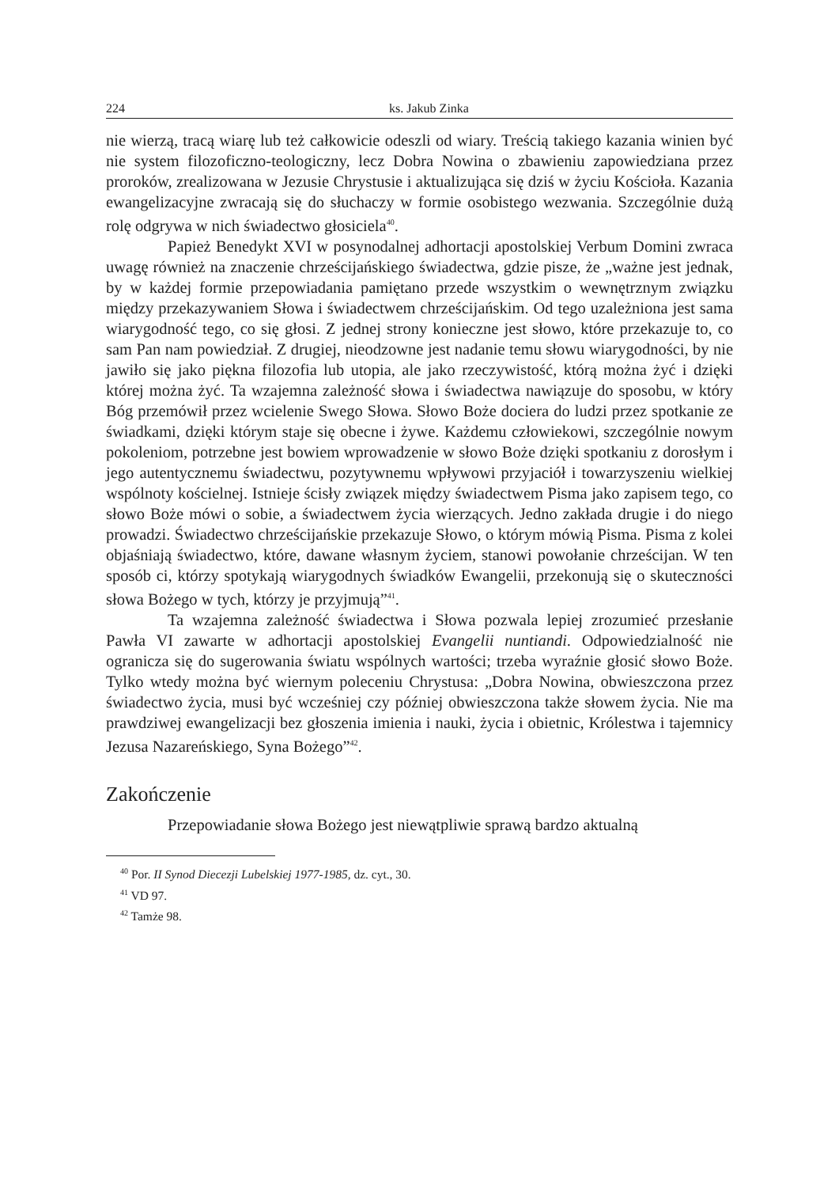224 ks. Jakub Zinka
nie wierzą, tracą wiarę lub też całkowicie odeszli od wiary. Treścią takiego kazania winien być nie system filozoficzno-teologiczny, lecz Dobra Nowina o zbawieniu zapowiedziana przez proroków, zrealizowana w Jezusie Chrystusie i aktualizująca się dziś w życiu Kościoła. Kazania ewangelizacyjne zwracają się do słuchaczy w formie osobistego wezwania. Szczególnie dużą rolę odgrywa w nich świadectwo głosiciela<sup>40</sup>.
Papież Benedykt XVI w posynodalnej adhortacji apostolskiej Verbum Domini zwraca uwagę również na znaczenie chrześcijańskiego świadectwa, gdzie pisze, że „ważne jest jednak, by w każdej formie przepowiadania pamiętano przede wszystkim o wewnętrznym związku między przekazywaniem Słowa i świadectwem chrześcijańskim. Od tego uzależniona jest sama wiarygodność tego, co się głosi. Z jednej strony konieczne jest słowo, które przekazuje to, co sam Pan nam powiedział. Z drugiej, nieodzowne jest nadanie temu słowu wiarygodności, by nie jawiło się jako piękna filozofia lub utopia, ale jako rzeczywistość, którą można żyć i dzięki której można żyć. Ta wzajemna zależność słowa i świadectwa nawiązuje do sposobu, w który Bóg przemówił przez wcielenie Swego Słowa. Słowo Boże dociera do ludzi przez spotkanie ze świadkami, dzięki którym staje się obecne i żywe. Każdemu człowiekowi, szczególnie nowym pokoleniom, potrzebne jest bowiem wprowadzenie w słowo Boże dzięki spotkaniu z dorosłym i jego autentycznemu świadectwu, pozytywnemu wpływowi przyjaciół i towarzyszeniu wielkiej wspólnoty kościelnej. Istnieje ścisły związek między świadectwem Pisma jako zapisem tego, co słowo Boże mówi o sobie, a świadectwem życia wierzących. Jedno zakłada drugie i do niego prowadzi. Świadectwo chrześcijańskie przekazuje Słowo, o którym mówią Pisma. Pisma z kolei objaśniają świadectwo, które, dawane własnym życiem, stanowi powołanie chrześcijan. W ten sposób ci, którzy spotykają wiarygodnych świadków Ewangelii, przekonują się o skuteczności słowa Bożego w tych, którzy je przyjmują”<sup>41</sup>.
Ta wzajemna zależność świadectwa i Słowa pozwala lepiej zrozumieć przesłanie Pawła VI zawarte w adhortacji apostolskiej Evangelii nuntiandi. Odpowiedzialność nie ogranicza się do sugerowania światu wspólnych wartości; trzeba wyraźnie głosić słowo Boże. Tylko wtedy można być wiernym poleceniu Chrystusa: „Dobra Nowina, obwieszczona przez świadectwo życia, musi być wcześniej czy później obwieszczona także słowem życia. Nie ma prawdziwej ewangelizacji bez głoszenia imienia i nauki, życia i obietnic, Królestwa i tajemnicy Jezusa Nazareńskiego, Syna Bożego”<sup>42</sup>.
Zakończenie
Przepowiadanie słowa Bożego jest niewątpliwie sprawą bardzo aktualną
<sup>40</sup> Por. II Synod Diecezji Lubelskiej 1977-1985, dz. cyt., 30.
<sup>41</sup> VD 97.
<sup>42</sup> Tamże 98.